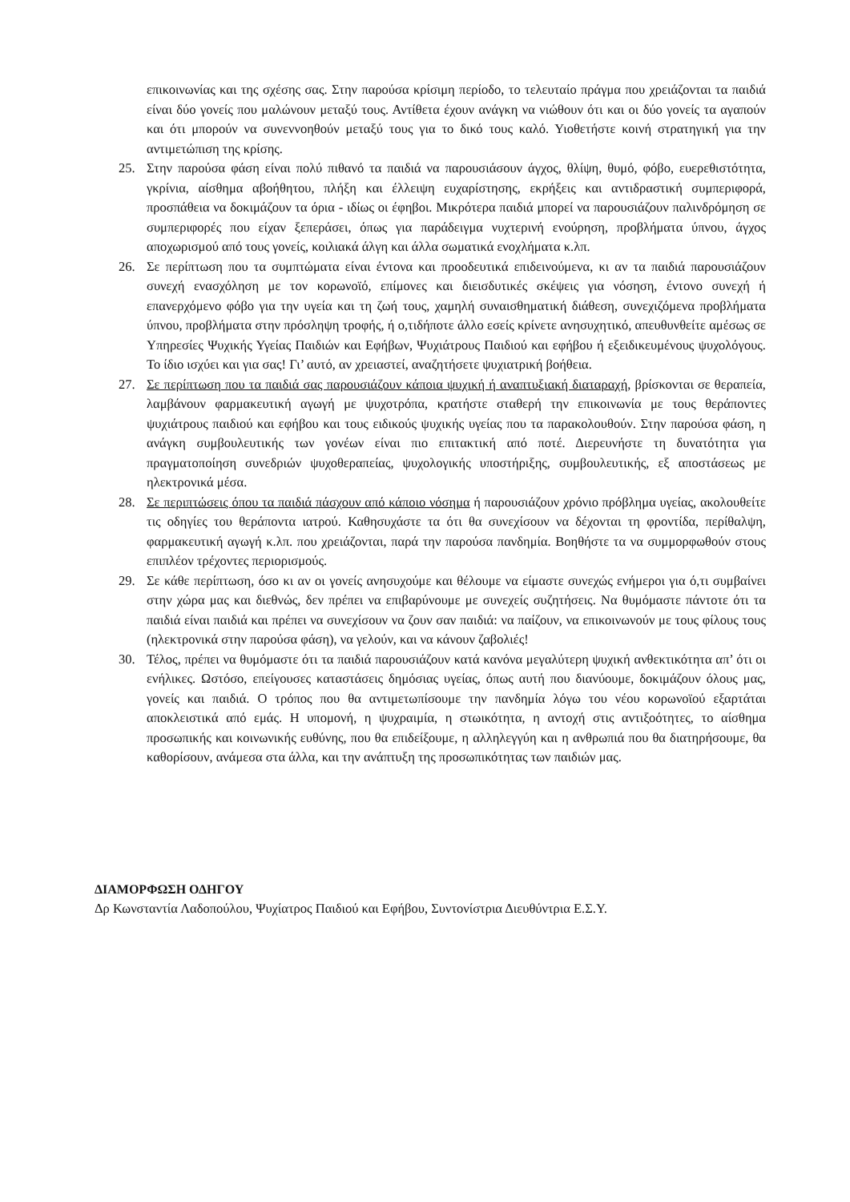επικοινωνίας και της σχέσης σας. Στην παρούσα κρίσιμη περίοδο, το τελευταίο πράγμα που χρειάζονται τα παιδιά είναι δύο γονείς που μαλώνουν μεταξύ τους. Αντίθετα έχουν ανάγκη να νιώθουν ότι και οι δύο γονείς τα αγαπούν και ότι μπορούν να συνεννοηθούν μεταξύ τους για το δικό τους καλό. Υιοθετήστε κοινή στρατηγική για την αντιμετώπιση της κρίσης.
25. Στην παρούσα φάση είναι πολύ πιθανό τα παιδιά να παρουσιάσουν άγχος, θλίψη, θυμό, φόβο, ευερεθιστότητα, γκρίνια, αίσθημα αβοήθητου, πλήξη και έλλειψη ευχαρίστησης, εκρήξεις και αντιδραστική συμπεριφορά, προσπάθεια να δοκιμάζουν τα όρια - ιδίως οι έφηβοι. Μικρότερα παιδιά μπορεί να παρουσιάζουν παλινδρόμηση σε συμπεριφορές που είχαν ξεπεράσει, όπως για παράδειγμα νυχτερινή ενούρηση, προβλήματα ύπνου, άγχος αποχωρισμού από τους γονείς, κοιλιακά άλγη και άλλα σωματικά ενοχλήματα κ.λπ.
26. Σε περίπτωση που τα συμπτώματα είναι έντονα και προοδευτικά επιδεινούμενα, κι αν τα παιδιά παρουσιάζουν συνεχή ενασχόληση με τον κορωνοϊό, επίμονες και διεισδυτικές σκέψεις για νόσηση, έντονο συνεχή ή επανερχόμενο φόβο για την υγεία και τη ζωή τους, χαμηλή συναισθηματική διάθεση, συνεχιζόμενα προβλήματα ύπνου, προβλήματα στην πρόσληψη τροφής, ή ο,τιδήποτε άλλο εσείς κρίνετε ανησυχητικό, απευθυνθείτε αμέσως σε Υπηρεσίες Ψυχικής Υγείας Παιδιών και Εφήβων, Ψυχιάτρους Παιδιού και εφήβου ή εξειδικευμένους ψυχολόγους. Το ίδιο ισχύει και για σας! Γι’ αυτό, αν χρειαστεί, αναζητήσετε ψυχιατρική βοήθεια.
27. Σε περίπτωση που τα παιδιά σας παρουσιάζουν κάποια ψυχική ή αναπτυξιακή διαταραχή, βρίσκονται σε θεραπεία, λαμβάνουν φαρμακευτική αγωγή με ψυχοτρόπα, κρατήστε σταθερή την επικοινωνία με τους θεράποντες ψυχιάτρους παιδιού και εφήβου και τους ειδικούς ψυχικής υγείας που τα παρακολουθούν. Στην παρούσα φάση, η ανάγκη συμβουλευτικής των γονέων είναι πιο επιτακτική από ποτέ. Διερευνήστε τη δυνατότητα για πραγματοποίηση συνεδριών ψυχοθεραπείας, ψυχολογικής υποστήριξης, συμβουλευτικής, εξ αποστάσεως με ηλεκτρονικά μέσα.
28. Σε περιπτώσεις όπου τα παιδιά πάσχουν από κάποιο νόσημα ή παρουσιάζουν χρόνιο πρόβλημα υγείας, ακολουθείτε τις οδηγίες του θεράποντα ιατρού. Καθησυχάστε τα ότι θα συνεχίσουν να δέχονται τη φροντίδα, περίθαλψη, φαρμακευτική αγωγή κ.λπ. που χρειάζονται, παρά την παρούσα πανδημία. Βοηθήστε τα να συμμορφωθούν στους επιπλέον τρέχοντες περιορισμούς.
29. Σε κάθε περίπτωση, όσο κι αν οι γονείς ανησυχούμε και θέλουμε να είμαστε συνεχώς ενήμεροι για ό,τι συμβαίνει στην χώρα μας και διεθνώς, δεν πρέπει να επιβαρύνουμε με συνεχείς συζητήσεις. Να θυμόμαστε πάντοτε ότι τα παιδιά είναι παιδιά και πρέπει να συνεχίσουν να ζουν σαν παιδιά: να παίζουν, να επικοινωνούν με τους φίλους τους (ηλεκτρονικά στην παρούσα φάση), να γελούν, και να κάνουν ζαβολιές!
30. Τέλος, πρέπει να θυμόμαστε ότι τα παιδιά παρουσιάζουν κατά κανόνα μεγαλύτερη ψυχική ανθεκτικότητα απ’ ότι οι ενήλικες. Ωστόσο, επείγουσες καταστάσεις δημόσιας υγείας, όπως αυτή που διανύουμε, δοκιμάζουν όλους μας, γονείς και παιδιά. Ο τρόπος που θα αντιμετωπίσουμε την πανδημία λόγω του νέου κορωνοϊού εξαρτάται αποκλειστικά από εμάς. Η υπομονή, η ψυχραιμία, η στωικότητα, η αντοχή στις αντιξοότητες, το αίσθημα προσωπικής και κοινωνικής ευθύνης, που θα επιδείξουμε, η αλληλεγγύη και η ανθρωπιά που θα διατηρήσουμε, θα καθορίσουν, ανάμεσα στα άλλα, και την ανάπτυξη της προσωπικότητας των παιδιών μας.
ΔΙΑΜΟΡΦΩΣΗ ΟΔΗΓΟΥ
Δρ Κωνσταντία Λαδοπούλου, Ψυχίατρος Παιδιού και Εφήβου, Συντονίστρια Διευθύντρια Ε.Σ.Υ.